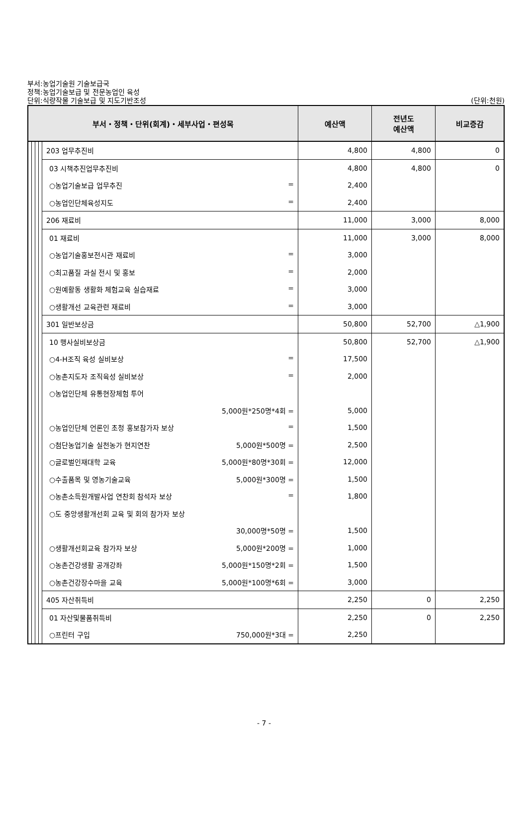부서:농업기술원 기술보급국
정책:농업기술보급 및 전문농업인 육성
단위:식량작물 기술보급 및 지도기반조성
(단위:천원)
| 부서・정책・단위(회계)・세부사업・편성목 | | | | | | 예산액 | 전년도 예산액 | 비교증감 |
| --- | --- | --- | --- | --- | --- | --- | --- | --- |
| | | | | 203 업무추진비 | | 4,800 | 4,800 | 0 |
| | | | | | 03 시책추진업무추진비 | 4,800 | 4,800 | 0 |
| | | | | | ○농업기술보급 업무추진 = | 2,400 | | |
| | | | | | ○농업인단체육성지도 = | 2,400 | | |
| | | | | 206 재료비 | | 11,000 | 3,000 | 8,000 |
| | | | | | 01 재료비 | 11,000 | 3,000 | 8,000 |
| | | | | | ○농업기술홍보전시관 재료비 = | 3,000 | | |
| | | | | | ○최고품질 과실 전시 및 홍보 = | 2,000 | | |
| | | | | | ○원예활동 생활화 체험교육 실습재료 = | 3,000 | | |
| | | | | | ○생활개선 교육관련 재료비 = | 3,000 | | |
| | | | | 301 일반보상금 | | 50,800 | 52,700 | △1,900 |
| | | | | | 10 행사실비보상금 | 50,800 | 52,700 | △1,900 |
| | | | | | ○4-H조직 육성 실비보상 = | 17,500 | | |
| | | | | | ○농촌지도자 조직육성 실비보상 = | 2,000 | | |
| | | | | | ○농업인단체 유통현장체험 투어 | | | |
| | | | | | 5,000원*250명*4회 = | 5,000 | | |
| | | | | | ○농업인단체 언론인 초청 홍보참가자 보상 = | 1,500 | | |
| | | | | | ○첨단농업기술 실천농가 현지연찬 5,000원*500명 = | 2,500 | | |
| | | | | | ○글로벌인재대학 교육 5,000원*80명*30회 = | 12,000 | | |
| | | | | | ○수출품목 및 영농기술교육 5,000원*300명 = | 1,500 | | |
| | | | | | ○농촌소득원개발사업 연찬회 참석자 보상 = | 1,800 | | |
| | | | | | ○도 중앙생활개선회 교육 및 회의 참가자 보상 | | | |
| | | | | | 30,000명*50명 = | 1,500 | | |
| | | | | | ○생활개선회교육 참가자 보상 5,000원*200명 = | 1,000 | | |
| | | | | | ○농촌건강생활 공개강좌 5,000원*150명*2회 = | 1,500 | | |
| | | | | | ○농촌건강장수마을 교육 5,000원*100명*6회 = | 3,000 | | |
| | | | | 405 자산취득비 | | 2,250 | 0 | 2,250 |
| | | | | | 01 자산및물품취득비 | 2,250 | 0 | 2,250 |
| | | | | | ○프린터 구입 750,000원*3대 = | 2,250 | | |
- 7 -